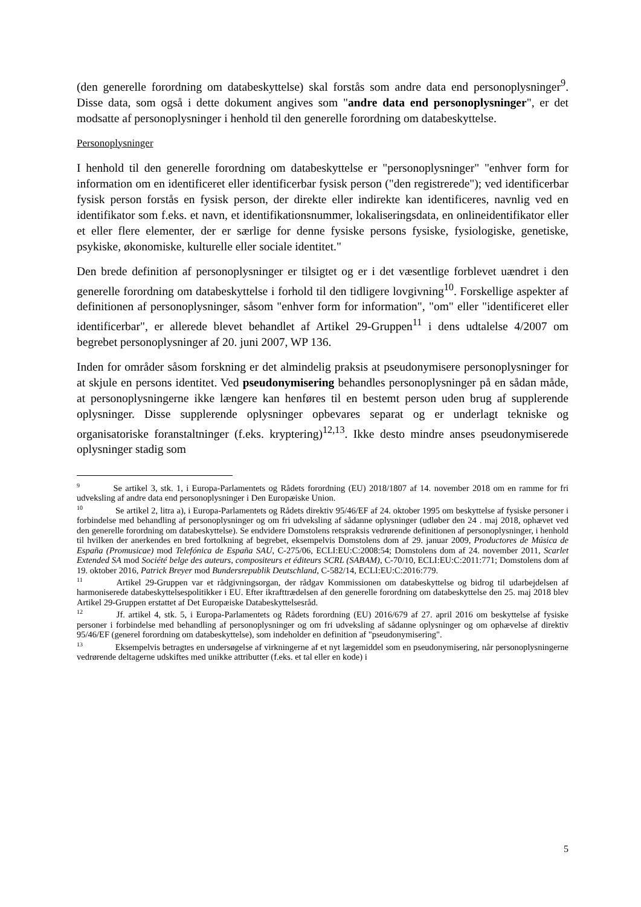(den generelle forordning om databeskyttelse) skal forstås som andre data end personoplysninger<sup>9</sup>. Disse data, som også i dette dokument angives som "andre data end personoplysninger", er det modsatte af personoplysninger i henhold til den generelle forordning om databeskyttelse.
Personoplysninger
I henhold til den generelle forordning om databeskyttelse er "personoplysninger" "enhver form for information om en identificeret eller identificerbar fysisk person ("den registrerede"); ved identificerbar fysisk person forstås en fysisk person, der direkte eller indirekte kan identificeres, navnlig ved en identifikator som f.eks. et navn, et identifikationsnummer, lokaliseringsdata, en onlineidentifikator eller et eller flere elementer, der er særlige for denne fysiske persons fysiske, fysiologiske, genetiske, psykiske, økonomiske, kulturelle eller sociale identitet."
Den brede definition af personoplysninger er tilsigtet og er i det væsentlige forblevet uændret i den generelle forordning om databeskyttelse i forhold til den tidligere lovgivning<sup>10</sup>. Forskellige aspekter af definitionen af personoplysninger, såsom "enhver form for information", "om" eller "identificeret eller identificerbar", er allerede blevet behandlet af Artikel 29-Gruppen<sup>11</sup> i dens udtalelse 4/2007 om begrebet personoplysninger af 20. juni 2007, WP 136.
Inden for områder såsom forskning er det almindelig praksis at pseudonymisere personoplysninger for at skjule en persons identitet. Ved pseudonymisering behandles personoplysninger på en sådan måde, at personoplysningerne ikke længere kan henføres til en bestemt person uden brug af supplerende oplysninger. Disse supplerende oplysninger opbevares separat og er underlagt tekniske og organisatoriske foranstaltninger (f.eks. kryptering)<sup>12,13</sup>. Ikke desto mindre anses pseudonymiserede oplysninger stadig som
<sup>9</sup> Se artikel 3, stk. 1, i Europa-Parlamentets og Rådets forordning (EU) 2018/1807 af 14. november 2018 om en ramme for fri udveksling af andre data end personoplysninger i Den Europæiske Union.
<sup>10</sup> Se artikel 2, litra a), i Europa-Parlamentets og Rådets direktiv 95/46/EF af 24. oktober 1995 om beskyttelse af fysiske personer i forbindelse med behandling af personoplysninger og om fri udveksling af sådanne oplysninger (udløber den 24 . maj 2018, ophævet ved den generelle forordning om databeskyttelse). Se endvidere Domstolens retspraksis vedrørende definitionen af personoplysninger, i henhold til hvilken der anerkendes en bred fortolkning af begrebet, eksempelvis Domstolens dom af 29. januar 2009, Productores de Música de España (Promusicae) mod Telefónica de España SAU, C-275/06, ECLI:EU:C:2008:54; Domstolens dom af 24. november 2011, Scarlet Extended SA mod Société belge des auteurs, compositeurs et éditeurs SCRL (SABAM), C-70/10, ECLI:EU:C:2011:771; Domstolens dom af 19. oktober 2016, Patrick Breyer mod Bundersrepublik Deutschland, C-582/14, ECLI:EU:C:2016:779.
<sup>11</sup> Artikel 29-Gruppen var et rådgivningsorgan, der rådgav Kommissionen om databeskyttelse og bidrog til udarbejdelsen af harmoniserede databeskyttelsespolitikker i EU. Efter ikrafttrædelsen af den generelle forordning om databeskyttelse den 25. maj 2018 blev Artikel 29-Gruppen erstattet af Det Europæiske Databeskyttelsesråd.
<sup>12</sup> Jf. artikel 4, stk. 5, i Europa-Parlamentets og Rådets forordning (EU) 2016/679 af 27. april 2016 om beskyttelse af fysiske personer i forbindelse med behandling af personoplysninger og om fri udveksling af sådanne oplysninger og om ophævelse af direktiv 95/46/EF (generel forordning om databeskyttelse), som indeholder en definition af "pseudonymisering".
<sup>13</sup> Eksempelvis betragtes en undersøgelse af virkningerne af et nyt lægemiddel som en pseudonymisering, når personoplysningerne vedrørende deltagerne udskiftes med unikke attributter (f.eks. et tal eller en kode) i
5